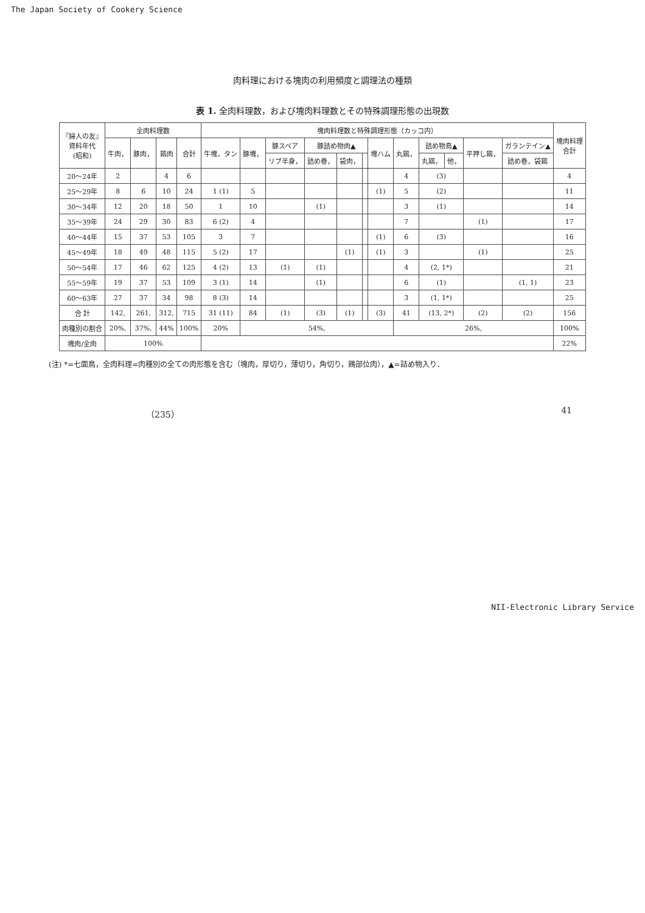The Japan Society of Cookery Science
肉料理における塊肉の利用頻度と調理法の種類
表 1. 全肉料理数，および塊肉料理数とその特殊調理形態の出現数
| 『婦人の友』 資料年代 (昭和) | 全肉料理数 | | | | 塊肉料理数と特殊調理形態（カッコ内） | | | | | | | | | | | | 塊肉料理 合計 |
| --- | --- | --- | --- | --- | --- | --- | --- | --- | --- | --- | --- | --- | --- | --- | --- | --- | --- |
| | 牛肉， | 豚肉， | 鶏肉 | 合計 | 牛塊，タン | 豚塊， | 豚スペア | 豚詰め物肉▲ | | | 塊ハム | 丸鶏， | 詰め物鳥▲ | | 平押し鶏， | ガランテイン▲ | |
| | | | | | | | リブ半身， | 詰め巻， | 袋肉， | | | | 丸鶏， | 他， | | 詰め巻，袋鶏 | |
| 20～24年 | 2 | | 4 | 6 | | | | | | | | 4 | (3) | | | | 4 |
| 25～29年 | 8 | 6 | 10 | 24 | 1 (1) | 5 | | | | | (1) | 5 | (2) | | | | 11 |
| 30～34年 | 12 | 20 | 18 | 50 | 1 | 10 | | (1) | | | | 3 | (1) | | | | 14 |
| 35～39年 | 24 | 29 | 30 | 83 | 6 (2) | 4 | | | | | | 7 | | | (1) | | 17 |
| 40～44年 | 15 | 37 | 53 | 105 | 3 | 7 | | | | | (1) | 6 | (3) | | | | 16 |
| 45～49年 | 18 | 49 | 48 | 115 | 5 (2) | 17 | | | (1) | | (1) | 3 | | | (1) | | 25 |
| 50～54年 | 17 | 46 | 62 | 125 | 4 (2) | 13 | (1) | (1) | | | | 4 | (2, 1*) | | | | 21 |
| 55～59年 | 19 | 37 | 53 | 109 | 3 (1) | 14 | | (1) | | | | 6 | (1) | | | (1, 1) | 23 |
| 60～63年 | 27 | 37 | 34 | 98 | 8 (3) | 14 | | | | | | 3 | (1, 1*) | | | | 25 |
| 合 計 | 142, | 261, | 312, | 715 | 31 (11) | 84 | (1) | (3) | (1) | | (3) | 41 | (13, 2*) | | (2) | (2) | 156 |
| 肉種別の割合 | 20%, | 37%, | 44% | 100% | 20% | 54%, | | | | | | 26%, | | | | | 100% |
| 塊肉/全肉 | 100% | | | | | | | | | | | | | | | | 22% |
(注) *=七面鳥，全肉料理=肉種別の全ての肉形態を含む（塊肉，厚切り，薄切り，角切り，鶏部位肉），▲=詰め物入り．
（235） 41
NII-Electronic Library Service